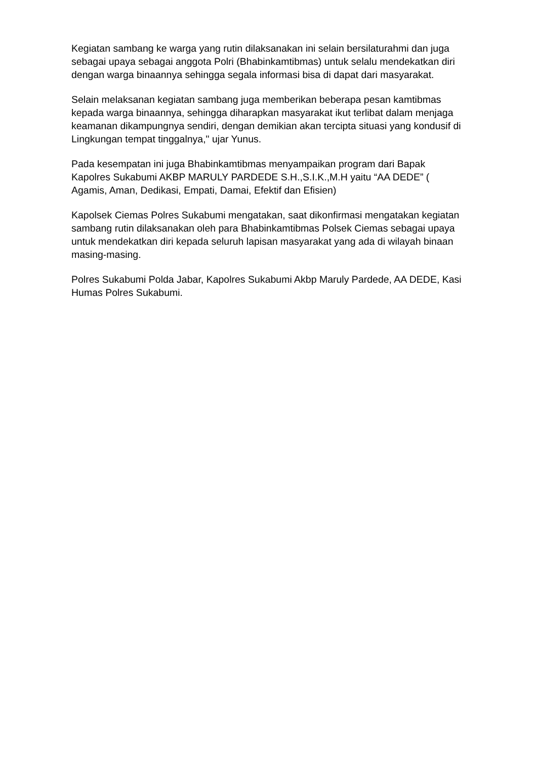Kegiatan sambang ke warga yang rutin dilaksanakan ini selain bersilaturahmi dan juga sebagai upaya sebagai anggota Polri (Bhabinkamtibmas) untuk selalu mendekatkan diri dengan warga binaannya sehingga segala informasi bisa di dapat dari masyarakat.
Selain melaksanan kegiatan sambang juga memberikan beberapa pesan kamtibmas kepada warga binaannya, sehingga diharapkan masyarakat ikut terlibat dalam menjaga keamanan dikampungnya sendiri, dengan demikian akan tercipta situasi yang kondusif di Lingkungan tempat tinggalnya," ujar Yunus.
Pada kesempatan ini juga Bhabinkamtibmas menyampaikan program dari Bapak Kapolres Sukabumi AKBP MARULY PARDEDE S.H.,S.I.K.,M.H yaitu “AA DEDE” ( Agamis, Aman, Dedikasi, Empati, Damai, Efektif dan Efisien)
Kapolsek Ciemas Polres Sukabumi mengatakan, saat dikonfirmasi mengatakan kegiatan sambang rutin dilaksanakan oleh para Bhabinkamtibmas Polsek Ciemas sebagai upaya untuk mendekatkan diri kepada seluruh lapisan masyarakat yang ada di wilayah binaan masing-masing.
Polres Sukabumi Polda Jabar, Kapolres Sukabumi Akbp Maruly Pardede, AA DEDE, Kasi Humas Polres Sukabumi.